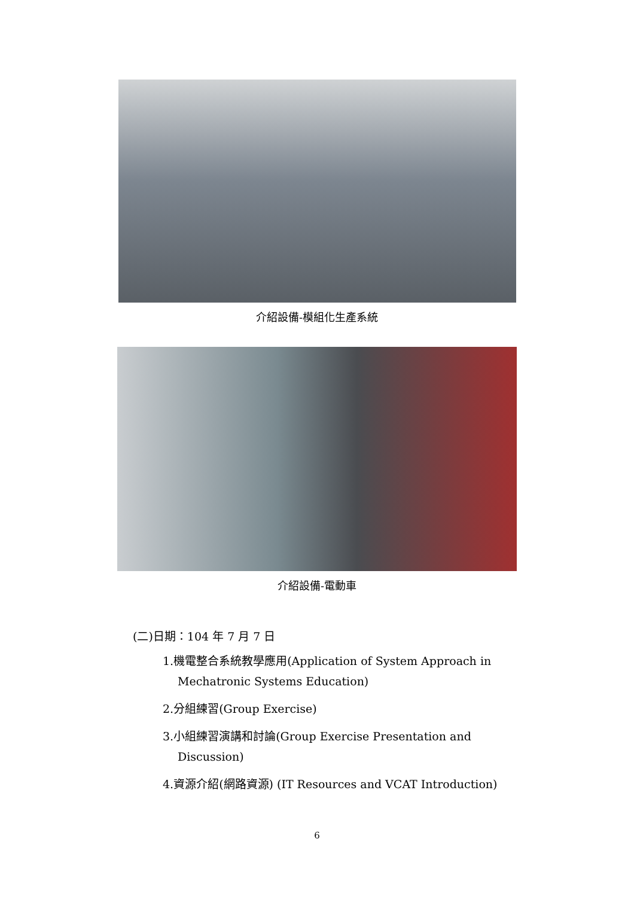介紹設備-模組化生產系統
介紹設備-電動車
(二)日期：104 年 7 月 7 日
1.機電整合系統教學應用(Application of System Approach in Mechatronic Systems Education)
2.分組練習(Group Exercise)
3.小組練習演講和討論(Group Exercise Presentation and Discussion)
4.資源介紹(網路資源) (IT Resources and VCAT Introduction)
6